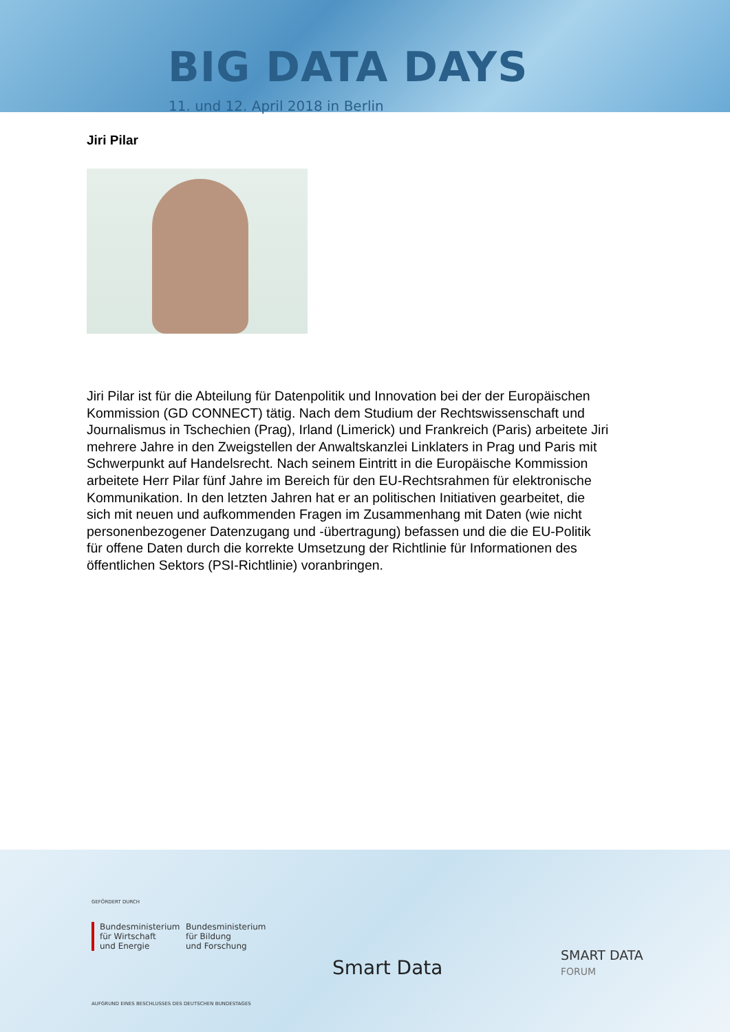BIG DATA DAYS
11. und 12. April 2018 in Berlin
Jiri Pilar
Jiri Pilar ist für die Abteilung für Datenpolitik und Innovation bei der der Europäischen Kommission (GD CONNECT) tätig. Nach dem Studium der Rechtswissenschaft und Journalismus in Tschechien (Prag), Irland (Limerick) und Frankreich (Paris) arbeitete Jiri mehrere Jahre in den Zweigstellen der Anwaltskanzlei Linklaters in Prag und Paris mit Schwerpunkt auf Handelsrecht. Nach seinem Eintritt in die Europäische Kommission arbeitete Herr Pilar fünf Jahre im Bereich für den EU-Rechtsrahmen für elektronische Kommunikation. In den letzten Jahren hat er an politischen Initiativen gearbeitet, die sich mit neuen und aufkommenden Fragen im Zusammenhang mit Daten (wie nicht personenbezogener Datenzugang und -übertragung) befassen und die die EU-Politik für offene Daten durch die korrekte Umsetzung der Richtlinie für Informationen des öffentlichen Sektors (PSI-Richtlinie) voranbringen.
GEFÖRDERT DURCH
Bundesministerium
für Wirtschaft
und Energie
Bundesministerium
für Bildung
und Forschung
AUFGRUND EINES BESCHLUSSES DES DEUTSCHEN BUNDESTAGES
Smart Data
SMART DATA
FORUM